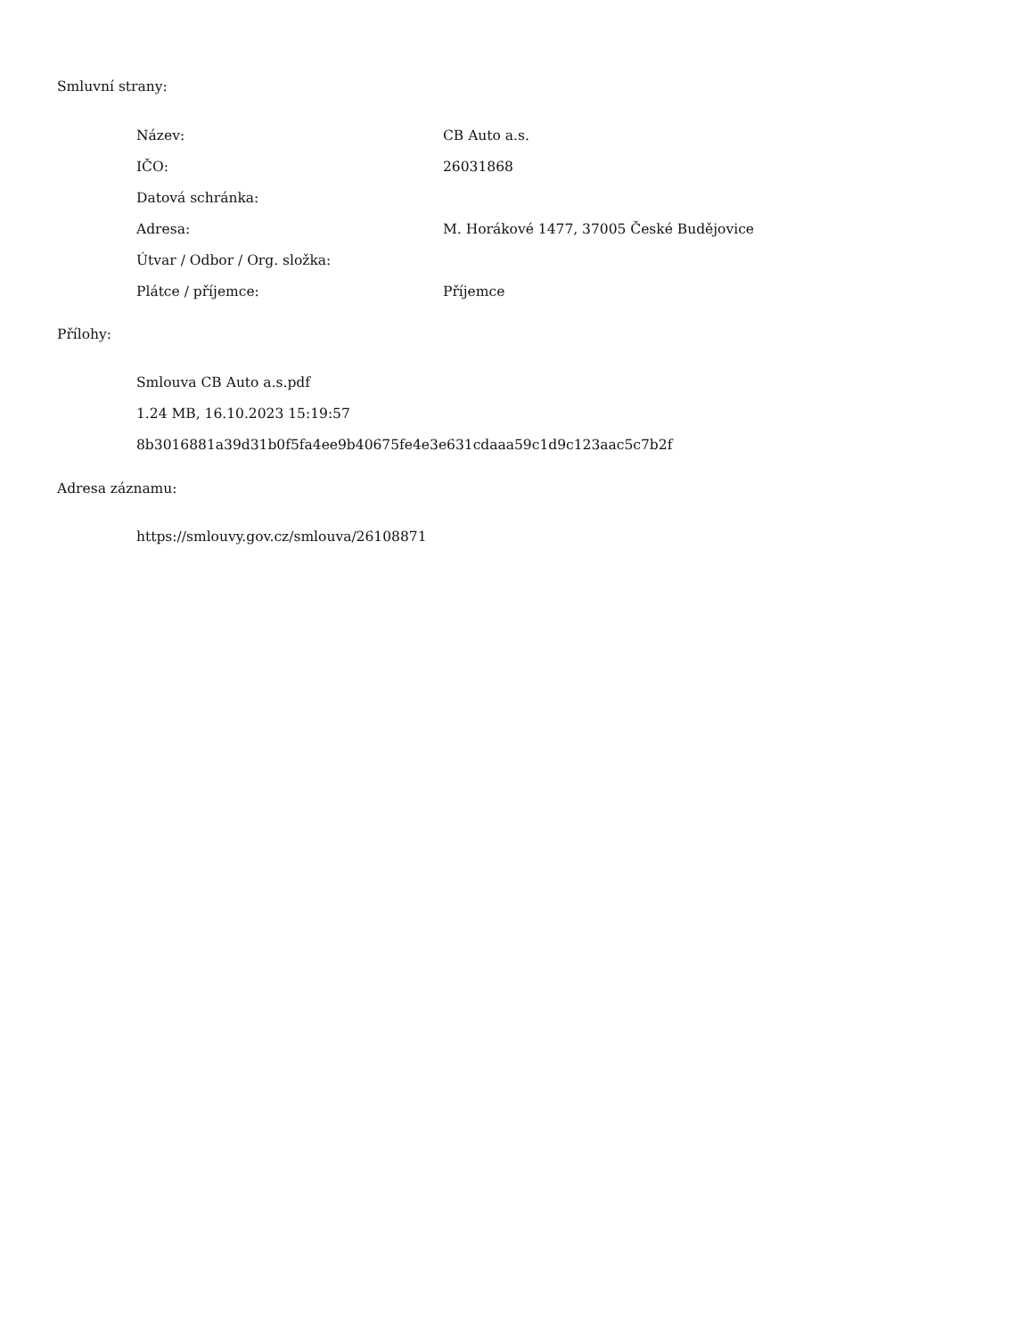Smluvní strany:
| Název: | CB Auto a.s. |
| IČO: | 26031868 |
| Datová schránka: | |
| Adresa: | M. Horákové 1477, 37005 České Budějovice |
| Útvar / Odbor / Org. složka: | |
| Plátce / příjemce: | Příjemce |
Přílohy:
Smlouva CB Auto a.s.pdf
1.24 MB, 16.10.2023 15:19:57
8b3016881a39d31b0f5fa4ee9b40675fe4e3e631cdaaa59c1d9c123aac5c7b2f
Adresa záznamu:
https://smlouvy.gov.cz/smlouva/26108871